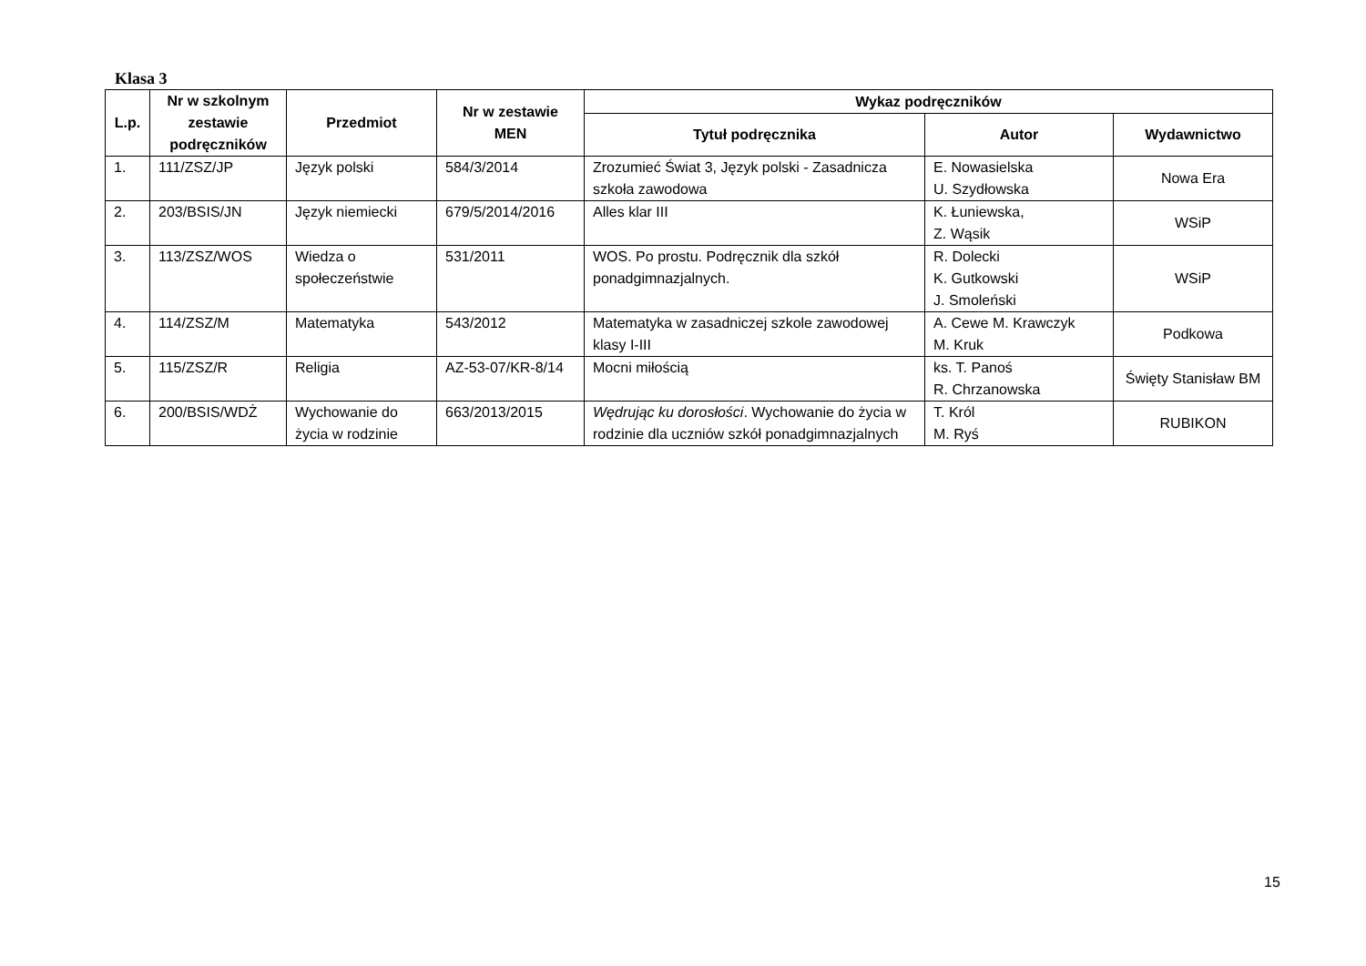Klasa 3
| L.p. | Nr w szkolnym zestawie podręczników | Przedmiot | Nr w zestawie MEN | Wykaz podręczników | | |
| --- | --- | --- | --- | --- | --- | --- |
| | | | | Tytuł podręcznika | Autor | Wydawnictwo |
| 1. | 111/ZSZ/JP | Język polski | 584/3/2014 | Zrozumieć Świat 3, Język polski - Zasadnicza szkoła zawodowa | E. Nowasielska U. Szydłowska | Nowa Era |
| 2. | 203/BSIS/JN | Język niemiecki | 679/5/2014/2016 | Alles klar III | K. Łuniewska, Z. Wąsik | WSiP |
| 3. | 113/ZSZ/WOS | Wiedza o społeczeństwie | 531/2011 | WOS. Po prostu. Podręcznik dla szkół ponadgimnazjalnych. | R. Dolecki K. Gutkowski J. Smoleński | WSiP |
| 4. | 114/ZSZ/M | Matematyka | 543/2012 | Matematyka w zasadniczej szkole zawodowej klasy I-III | A. Cewe M. Krawczyk M. Kruk | Podkowa |
| 5. | 115/ZSZ/R | Religia | AZ-53-07/KR-8/14 | Mocni miłością | ks. T. Panoś R. Chrzanowska | Święty Stanisław BM |
| 6. | 200/BSIS/WDŻ | Wychowanie do życia w rodzinie | 663/2013/2015 | Wędrując ku dorosłości . Wychowanie do życia w rodzinie dla uczniów szkół ponadgimnazjalnych | T. Król M. Ryś | RUBIKON |
15